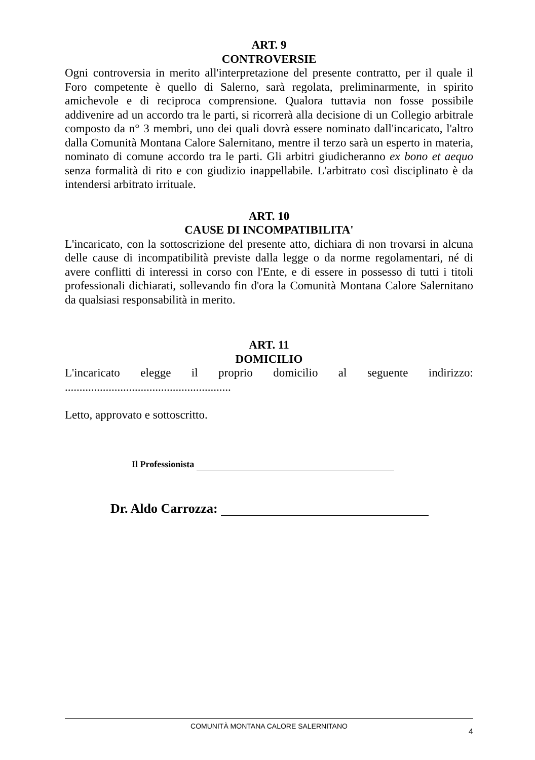ART. 9
CONTROVERSIE
Ogni controversia in merito all'interpretazione del presente contratto, per il quale il Foro competente è quello di Salerno, sarà regolata, preliminarmente, in spirito amichevole e di reciproca comprensione. Qualora tuttavia non fosse possibile addivenire ad un accordo tra le parti, si ricorrerà alla decisione di un Collegio arbitrale composto da n° 3 membri, uno dei quali dovrà essere nominato dall'incaricato, l'altro dalla Comunità Montana Calore Salernitano, mentre il terzo sarà un esperto in materia, nominato di comune accordo tra le parti. Gli arbitri giudicheranno ex bono et aequo senza formalità di rito e con giudizio inappellabile. L'arbitrato così disciplinato è da intendersi arbitrato irrituale.
ART. 10
CAUSE DI INCOMPATIBILITA'
L'incaricato, con la sottoscrizione del presente atto, dichiara di non trovarsi in alcuna delle cause di incompatibilità previste dalla legge o da norme regolamentari, né di avere conflitti di interessi in corso con l'Ente, e di essere in possesso di tutti i titoli professionali dichiarati, sollevando fin d'ora la Comunità Montana Calore Salernitano da qualsiasi responsabilità in merito.
ART. 11
DOMICILIO
L'incaricato elegge il proprio domicilio al seguente indirizzo:
.........................................................
Letto, approvato e sottoscritto.
Il Professionista
Dr. Aldo Carrozza:
COMUNITÀ MONTANA CALORE SALERNITANO
4